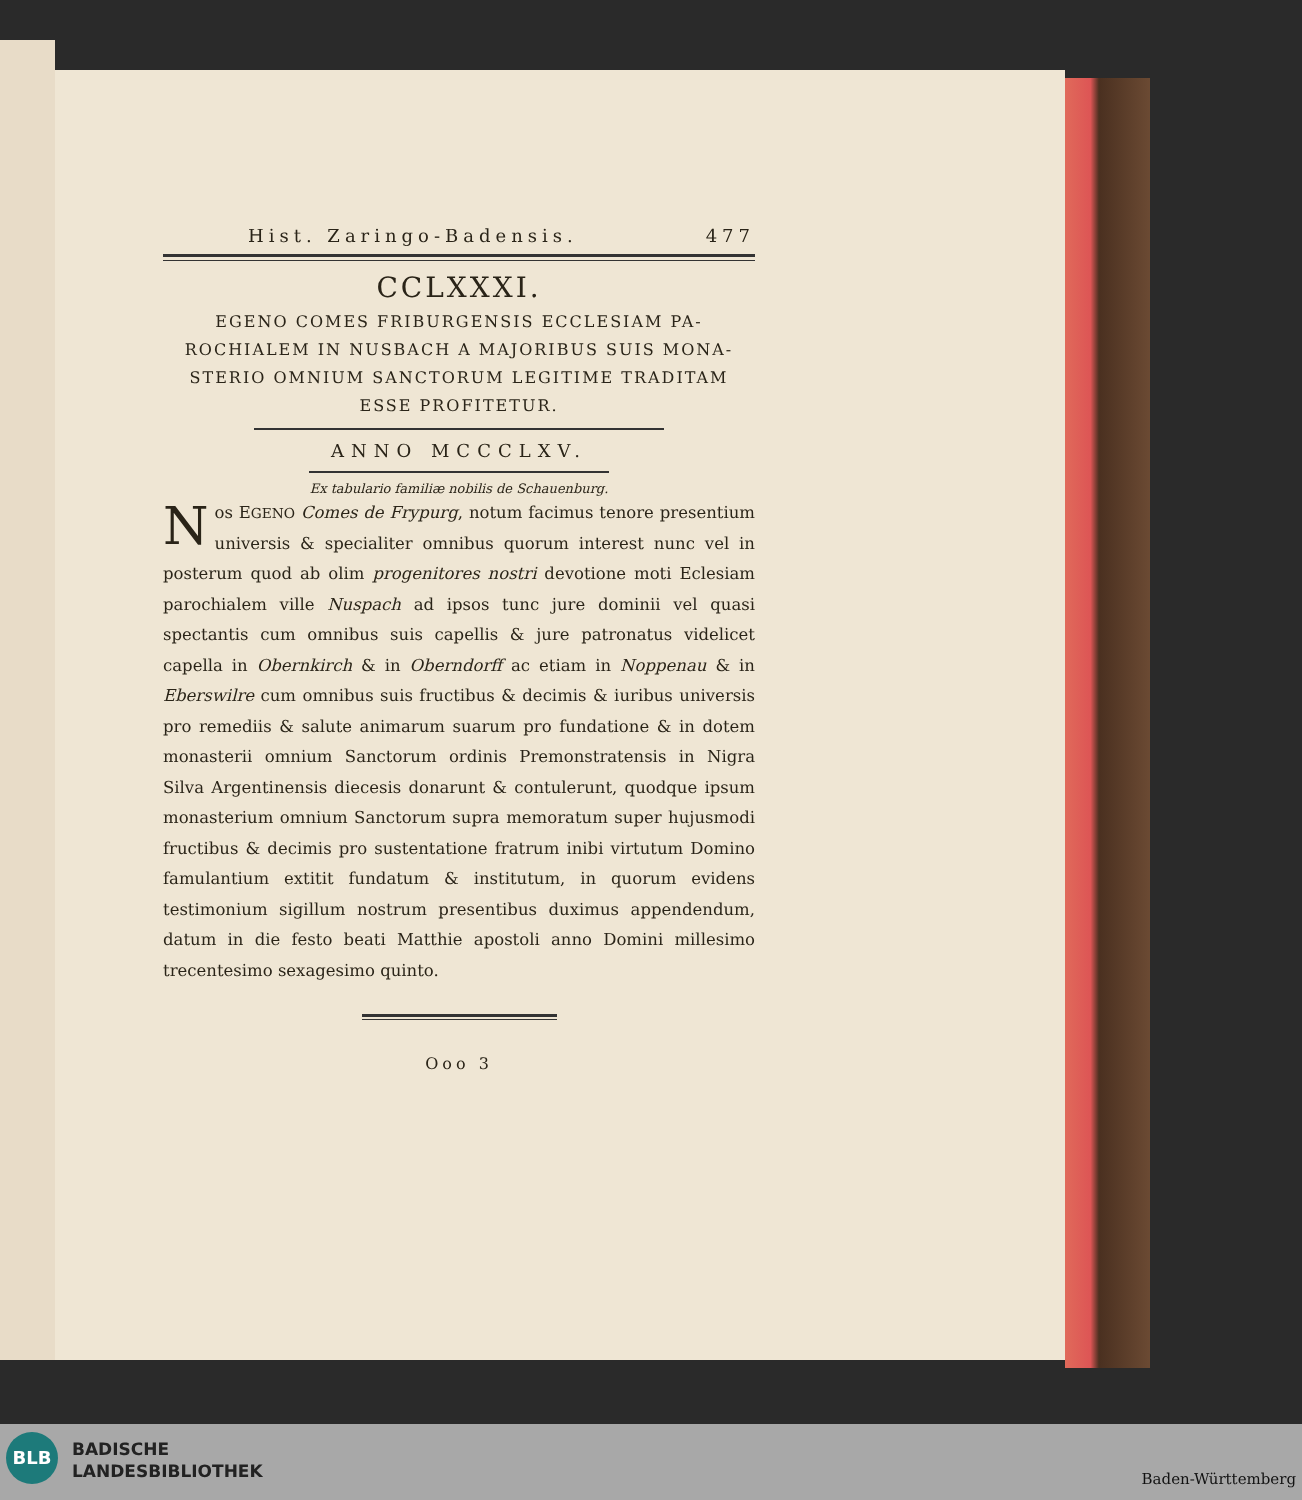Hist. Zaringo-Badensis. 477
CCLXXXI.
EGENO COMES FRIBURGENSIS ECCLESIAM PA-
ROCHIALEM IN NUSBACH A MAJORIBUS SUIS MONA-
STERIO OMNIUM SANCTORUM LEGITIME TRADITAM
ESSE PROFITETUR.
ANNO MCCCLXV.
Ex tabulario familiæ nobilis de Schauenburg.
Nos EGENO Comes de Frypurg, notum facimus tenore presentium universis & specialiter omnibus quorum interest nunc vel in posterum quod ab olim progenitores nostri devotione moti Eclesiam parochialem ville Nuspach ad ipsos tunc jure dominii vel quasi spectantis cum omnibus suis capellis & jure patronatus videlicet capella in Obernkirch & in Oberndorff ac etiam in Noppenau & in Eberswilre cum omnibus suis fructibus & decimis & iuribus universis pro remediis & salute animarum suarum pro fundatione & in dotem monasterii omnium Sanctorum ordinis Premonstratensis in Nigra Silva Argentinensis diecesis donarunt & contulerunt, quodque ipsum monasterium omnium Sanctorum supra memoratum super hujusmodi fructibus & decimis pro sustentatione fratrum inibi virtutum Domino famulantium extitit fundatum & institutum, in quorum evidens testimonium sigillum nostrum presentibus duximus appendendum, datum in die festo beati Matthie apostoli anno Domini millesimo trecentesimo sexagesimo quinto.
Ooo 3
BLB
BADISCHE
LANDESBIBLIOTHEK
Baden-Württemberg